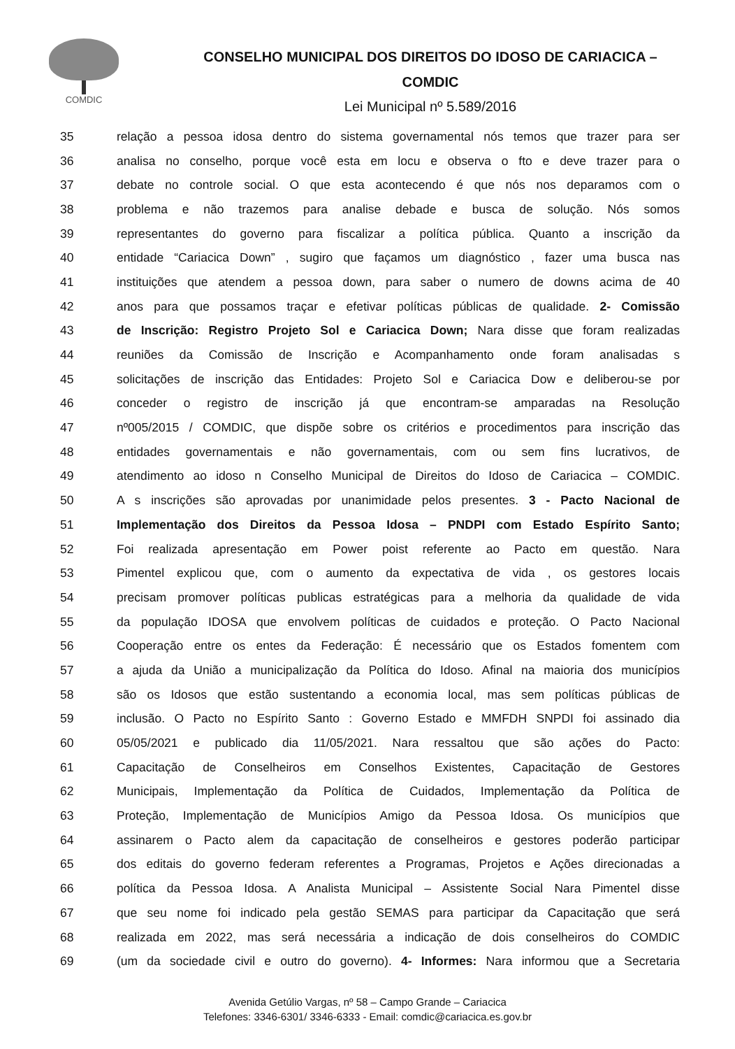COMDIC
CONSELHO MUNICIPAL DOS DIREITOS DO IDOSO DE CARIACICA –
COMDIC
Lei Municipal nº 5.589/2016
35 relação a pessoa idosa dentro do sistema governamental nós temos que trazer para ser
36 analisa no conselho, porque você esta em locu e observa o fto e deve trazer para o
37 debate no controle social. O que esta acontecendo é que nós nos deparamos com o
38 problema e não trazemos para analise debade e busca de solução. Nós somos
39 representantes do governo para fiscalizar a política pública. Quanto a inscrição da
40 entidade “Cariacica Down” , sugiro que façamos um diagnóstico , fazer uma busca nas
41 instituições que atendem a pessoa down, para saber o numero de downs acima de 40
42 anos para que possamos traçar e efetivar políticas públicas de qualidade. 2- Comissão
43 de Inscrição: Registro Projeto Sol e Cariacica Down; Nara disse que foram realizadas
44 reuniões da Comissão de Inscrição e Acompanhamento onde foram analisadas s
45 solicitações de inscrição das Entidades: Projeto Sol e Cariacica Dow e deliberou-se por
46 conceder o registro de inscrição já que encontram-se amparadas na Resolução
47 nº005/2015 / COMDIC, que dispõe sobre os critérios e procedimentos para inscrição das
48 entidades governamentais e não governamentais, com ou sem fins lucrativos, de
49 atendimento ao idoso n Conselho Municipal de Direitos do Idoso de Cariacica – COMDIC.
50 A s inscrições são aprovadas por unanimidade pelos presentes. 3 - Pacto Nacional de
51 Implementação dos Direitos da Pessoa Idosa – PNDPI com Estado Espírito Santo;
52 Foi realizada apresentação em Power poist referente ao Pacto em questão. Nara
53 Pimentel explicou que, com o aumento da expectativa de vida , os gestores locais
54 precisam promover políticas publicas estratégicas para a melhoria da qualidade de vida
55 da população IDOSA que envolvem políticas de cuidados e proteção. O Pacto Nacional
56 Cooperação entre os entes da Federação: É necessário que os Estados fomentem com
57 a ajuda da União a municipalização da Política do Idoso. Afinal na maioria dos municípios
58 são os Idosos que estão sustentando a economia local, mas sem políticas públicas de
59 inclusão. O Pacto no Espírito Santo : Governo Estado e MMFDH SNPDI foi assinado dia
60 05/05/2021 e publicado dia 11/05/2021. Nara ressaltou que são ações do Pacto:
61 Capacitação de Conselheiros em Conselhos Existentes, Capacitação de Gestores
62 Municipais, Implementação da Política de Cuidados, Implementação da Política de
63 Proteção, Implementação de Municípios Amigo da Pessoa Idosa. Os municípios que
64 assinarem o Pacto alem da capacitação de conselheiros e gestores poderão participar
65 dos editais do governo federam referentes a Programas, Projetos e Ações direcionadas a
66 política da Pessoa Idosa. A Analista Municipal – Assistente Social Nara Pimentel disse
67 que seu nome foi indicado pela gestão SEMAS para participar da Capacitação que será
68 realizada em 2022, mas será necessária a indicação de dois conselheiros do COMDIC
69 (um da sociedade civil e outro do governo). 4- Informes: Nara informou que a Secretaria
Avenida Getúlio Vargas, nº 58 – Campo Grande – Cariacica
Telefones: 3346-6301/ 3346-6333 - Email: comdic@cariacica.es.gov.br